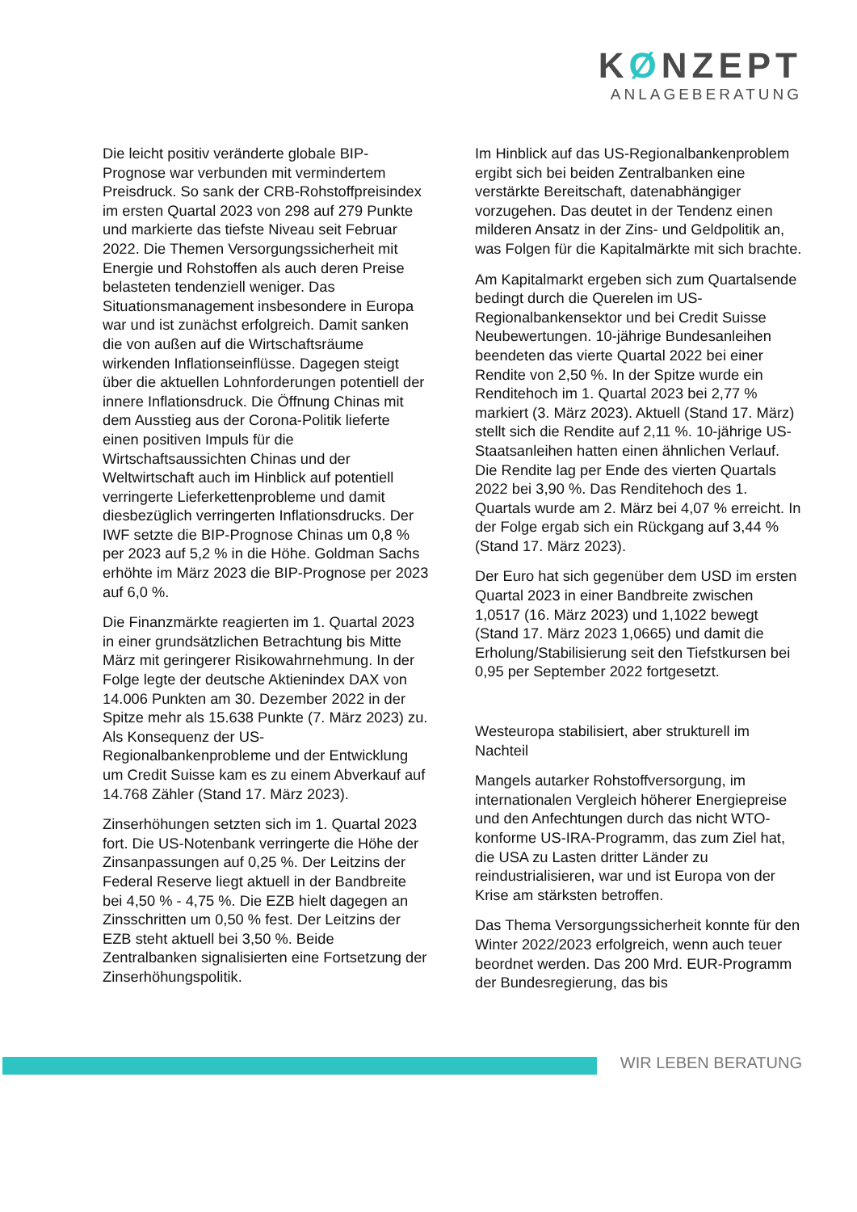KØNZEPT
ANLAGEBERATUNG
Die leicht positiv veränderte globale BIP-Prognose war verbunden mit vermindertem Preisdruck. So sank der CRB-Rohstoffpreisindex im ersten Quartal 2023 von 298 auf 279 Punkte und markierte das tiefste Niveau seit Februar 2022. Die Themen Versorgungssicherheit mit Energie und Rohstoffen als auch deren Preise belasteten tendenziell weniger. Das Situationsmanagement insbesondere in Europa war und ist zunächst erfolgreich. Damit sanken die von außen auf die Wirtschaftsräume wirkenden Inflationseinflüsse. Dagegen steigt über die aktuellen Lohnforderungen potentiell der innere Inflationsdruck. Die Öffnung Chinas mit dem Ausstieg aus der Corona-Politik lieferte einen positiven Impuls für die Wirtschaftsaussichten Chinas und der Weltwirtschaft auch im Hinblick auf potentiell verringerte Lieferkettenprobleme und damit diesbezüglich verringerten Inflationsdrucks. Der IWF setzte die BIP-Prognose Chinas um 0,8 % per 2023 auf 5,2 % in die Höhe. Goldman Sachs erhöhte im März 2023 die BIP-Prognose per 2023 auf 6,0 %.
Die Finanzmärkte reagierten im 1. Quartal 2023 in einer grundsätzlichen Betrachtung bis Mitte März mit geringerer Risikowahrnehmung. In der Folge legte der deutsche Aktienindex DAX von 14.006 Punkten am 30. Dezember 2022 in der Spitze mehr als 15.638 Punkte (7. März 2023) zu. Als Konsequenz der US-Regionalbankenprobleme und der Entwicklung um Credit Suisse kam es zu einem Abverkauf auf 14.768 Zähler (Stand 17. März 2023).
Zinserhöhungen setzten sich im 1. Quartal 2023 fort. Die US-Notenbank verringerte die Höhe der Zinsanpassungen auf 0,25 %. Der Leitzins der Federal Reserve liegt aktuell in der Bandbreite bei 4,50 % - 4,75 %. Die EZB hielt dagegen an Zinsschritten um 0,50 % fest. Der Leitzins der EZB steht aktuell bei 3,50 %. Beide Zentralbanken signalisierten eine Fortsetzung der Zinserhöhungspolitik.
Im Hinblick auf das US-Regionalbankenproblem ergibt sich bei beiden Zentralbanken eine verstärkte Bereitschaft, datenabhängiger vorzugehen. Das deutet in der Tendenz einen milderen Ansatz in der Zins- und Geldpolitik an, was Folgen für die Kapitalmärkte mit sich brachte.
Am Kapitalmarkt ergeben sich zum Quartalsende bedingt durch die Querelen im US-Regionalbankensektor und bei Credit Suisse Neubewertungen. 10-jährige Bundesanleihen beendeten das vierte Quartal 2022 bei einer Rendite von 2,50 %. In der Spitze wurde ein Renditehoch im 1. Quartal 2023 bei 2,77 % markiert (3. März 2023). Aktuell (Stand 17. März) stellt sich die Rendite auf 2,11 %. 10-jährige US-Staatsanleihen hatten einen ähnlichen Verlauf. Die Rendite lag per Ende des vierten Quartals 2022 bei 3,90 %. Das Renditehoch des 1. Quartals wurde am 2. März bei 4,07 % erreicht. In der Folge ergab sich ein Rückgang auf 3,44 % (Stand 17. März 2023).
Der Euro hat sich gegenüber dem USD im ersten Quartal 2023 in einer Bandbreite zwischen 1,0517 (16. März 2023) und 1,1022 bewegt (Stand 17. März 2023 1,0665) und damit die Erholung/Stabilisierung seit den Tiefstkursen bei 0,95 per September 2022 fortgesetzt.
Westeuropa stabilisiert, aber strukturell im Nachteil
Mangels autarker Rohstoffversorgung, im internationalen Vergleich höherer Energiepreise und den Anfechtungen durch das nicht WTO-konforme US-IRA-Programm, das zum Ziel hat, die USA zu Lasten dritter Länder zu reindustrialisieren, war und ist Europa von der Krise am stärksten betroffen.
Das Thema Versorgungssicherheit konnte für den Winter 2022/2023 erfolgreich, wenn auch teuer beordnet werden. Das 200 Mrd. EUR-Programm der Bundesregierung, das bis
WIR LEBEN BERATUNG